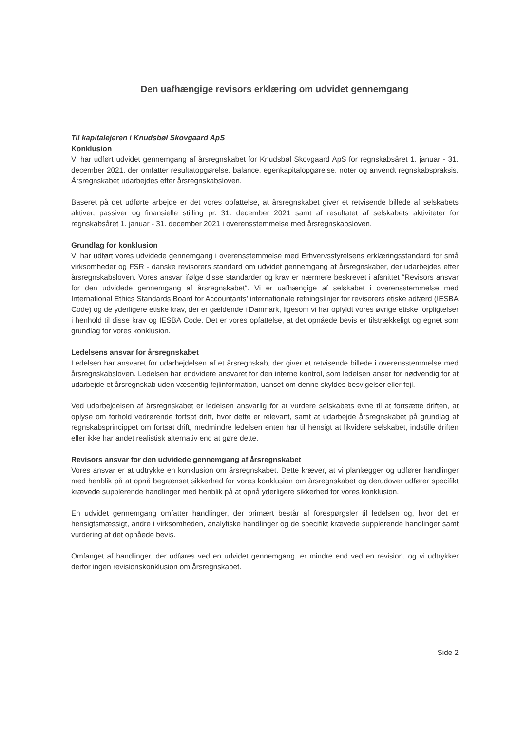Den uafhængige revisors erklæring om udvidet gennemgang
Til kapitalejeren i Knudsbøl Skovgaard ApS
Konklusion
Vi har udført udvidet gennemgang af årsregnskabet for Knudsbøl Skovgaard ApS for regnskabsåret 1. januar - 31. december 2021, der omfatter resultatopgørelse, balance, egenkapitalopgørelse, noter og anvendt regnskabspraksis. Årsregnskabet udarbejdes efter årsregnskabsloven.
Baseret på det udførte arbejde er det vores opfattelse, at årsregnskabet giver et retvisende billede af selskabets aktiver, passiver og finansielle stilling pr. 31. december 2021 samt af resultatet af selskabets aktiviteter for regnskabsåret 1. januar - 31. december 2021 i overensstemmelse med årsregnskabsloven.
Grundlag for konklusion
Vi har udført vores udvidede gennemgang i overensstemmelse med Erhvervsstyrelsens erklæringsstandard for små virksomheder og FSR - danske revisorers standard om udvidet gennemgang af årsregnskaber, der udarbejdes efter årsregnskabsloven. Vores ansvar ifølge disse standarder og krav er nærmere beskrevet i afsnittet “Revisors ansvar for den udvidede gennemgang af årsregnskabet“. Vi er uafhængige af selskabet i overensstemmelse med International Ethics Standards Board for Accountants’ internationale retningslinjer for revisorers etiske adfærd (IESBA Code) og de yderligere etiske krav, der er gældende i Danmark, ligesom vi har opfyldt vores øvrige etiske forpligtelser i henhold til disse krav og IESBA Code. Det er vores opfattelse, at det opnåede bevis er tilstrækkeligt og egnet som grundlag for vores konklusion.
Ledelsens ansvar for årsregnskabet
Ledelsen har ansvaret for udarbejdelsen af et årsregnskab, der giver et retvisende billede i overensstemmelse med årsregnskabsloven. Ledelsen har endvidere ansvaret for den interne kontrol, som ledelsen anser for nødvendig for at udarbejde et årsregnskab uden væsentlig fejlinformation, uanset om denne skyldes besvigelser eller fejl.
Ved udarbejdelsen af årsregnskabet er ledelsen ansvarlig for at vurdere selskabets evne til at fortsætte driften, at oplyse om forhold vedrørende fortsat drift, hvor dette er relevant, samt at udarbejde årsregnskabet på grundlag af regnskabsprincippet om fortsat drift, medmindre ledelsen enten har til hensigt at likvidere selskabet, indstille driften eller ikke har andet realistisk alternativ end at gøre dette.
Revisors ansvar for den udvidede gennemgang af årsregnskabet
Vores ansvar er at udtrykke en konklusion om årsregnskabet. Dette kræver, at vi planlægger og udfører handlinger med henblik på at opnå begrænset sikkerhed for vores konklusion om årsregnskabet og derudover udfører specifikt krævede supplerende handlinger med henblik på at opnå yderligere sikkerhed for vores konklusion.
En udvidet gennemgang omfatter handlinger, der primært består af forespørgsler til ledelsen og, hvor det er hensigtsmæssigt, andre i virksomheden, analytiske handlinger og de specifikt krævede supplerende handlinger samt vurdering af det opnåede bevis.
Omfanget af handlinger, der udføres ved en udvidet gennemgang, er mindre end ved en revision, og vi udtrykker derfor ingen revisionskonklusion om årsregnskabet.
Side 2